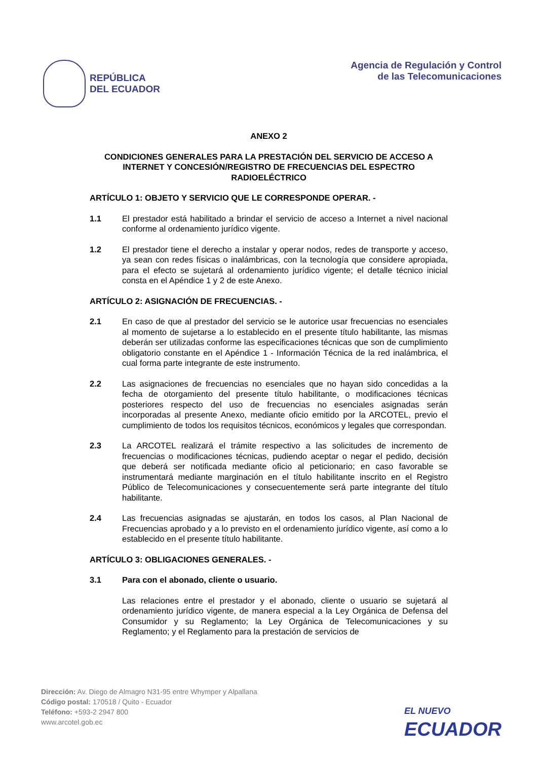REPÚBLICA
DEL ECUADOR
Agencia de Regulación y Control
de las Telecomunicaciones
ANEXO 2
CONDICIONES GENERALES PARA LA PRESTACIÓN DEL SERVICIO DE ACCESO A INTERNET Y CONCESIÓN/REGISTRO DE FRECUENCIAS DEL ESPECTRO RADIOELÉCTRICO
ARTÍCULO 1: OBJETO Y SERVICIO QUE LE CORRESPONDE OPERAR. -
1.1 El prestador está habilitado a brindar el servicio de acceso a Internet a nivel nacional conforme al ordenamiento jurídico vigente.
1.2 El prestador tiene el derecho a instalar y operar nodos, redes de transporte y acceso, ya sean con redes físicas o inalámbricas, con la tecnología que considere apropiada, para el efecto se sujetará al ordenamiento jurídico vigente; el detalle técnico inicial consta en el Apéndice 1 y 2 de este Anexo.
ARTÍCULO 2: ASIGNACIÓN DE FRECUENCIAS. -
2.1 En caso de que al prestador del servicio se le autorice usar frecuencias no esenciales al momento de sujetarse a lo establecido en el presente título habilitante, las mismas deberán ser utilizadas conforme las especificaciones técnicas que son de cumplimiento obligatorio constante en el Apéndice 1 - Información Técnica de la red inalámbrica, el cual forma parte integrante de este instrumento.
2.2 Las asignaciones de frecuencias no esenciales que no hayan sido concedidas a la fecha de otorgamiento del presente título habilitante, o modificaciones técnicas posteriores respecto del uso de frecuencias no esenciales asignadas serán incorporadas al presente Anexo, mediante oficio emitido por la ARCOTEL, previo el cumplimiento de todos los requisitos técnicos, económicos y legales que correspondan.
2.3 La ARCOTEL realizará el trámite respectivo a las solicitudes de incremento de frecuencias o modificaciones técnicas, pudiendo aceptar o negar el pedido, decisión que deberá ser notificada mediante oficio al peticionario; en caso favorable se instrumentará mediante marginación en el título habilitante inscrito en el Registro Público de Telecomunicaciones y consecuentemente será parte integrante del título habilitante.
2.4 Las frecuencias asignadas se ajustarán, en todos los casos, al Plan Nacional de Frecuencias aprobado y a lo previsto en el ordenamiento jurídico vigente, así como a lo establecido en el presente título habilitante.
ARTÍCULO 3: OBLIGACIONES GENERALES. -
3.1 Para con el abonado, cliente o usuario.
Las relaciones entre el prestador y el abonado, cliente o usuario se sujetará al ordenamiento jurídico vigente, de manera especial a la Ley Orgánica de Defensa del Consumidor y su Reglamento; la Ley Orgánica de Telecomunicaciones y su Reglamento; y el Reglamento para la prestación de servicios de
Dirección: Av. Diego de Almagro N31-95 entre Whymper y Alpallana
Código postal: 170518 / Quito - Ecuador
Teléfono: +593-2 2947 800
www.arcotel.gob.ec
EL NUEVO
ECUADOR